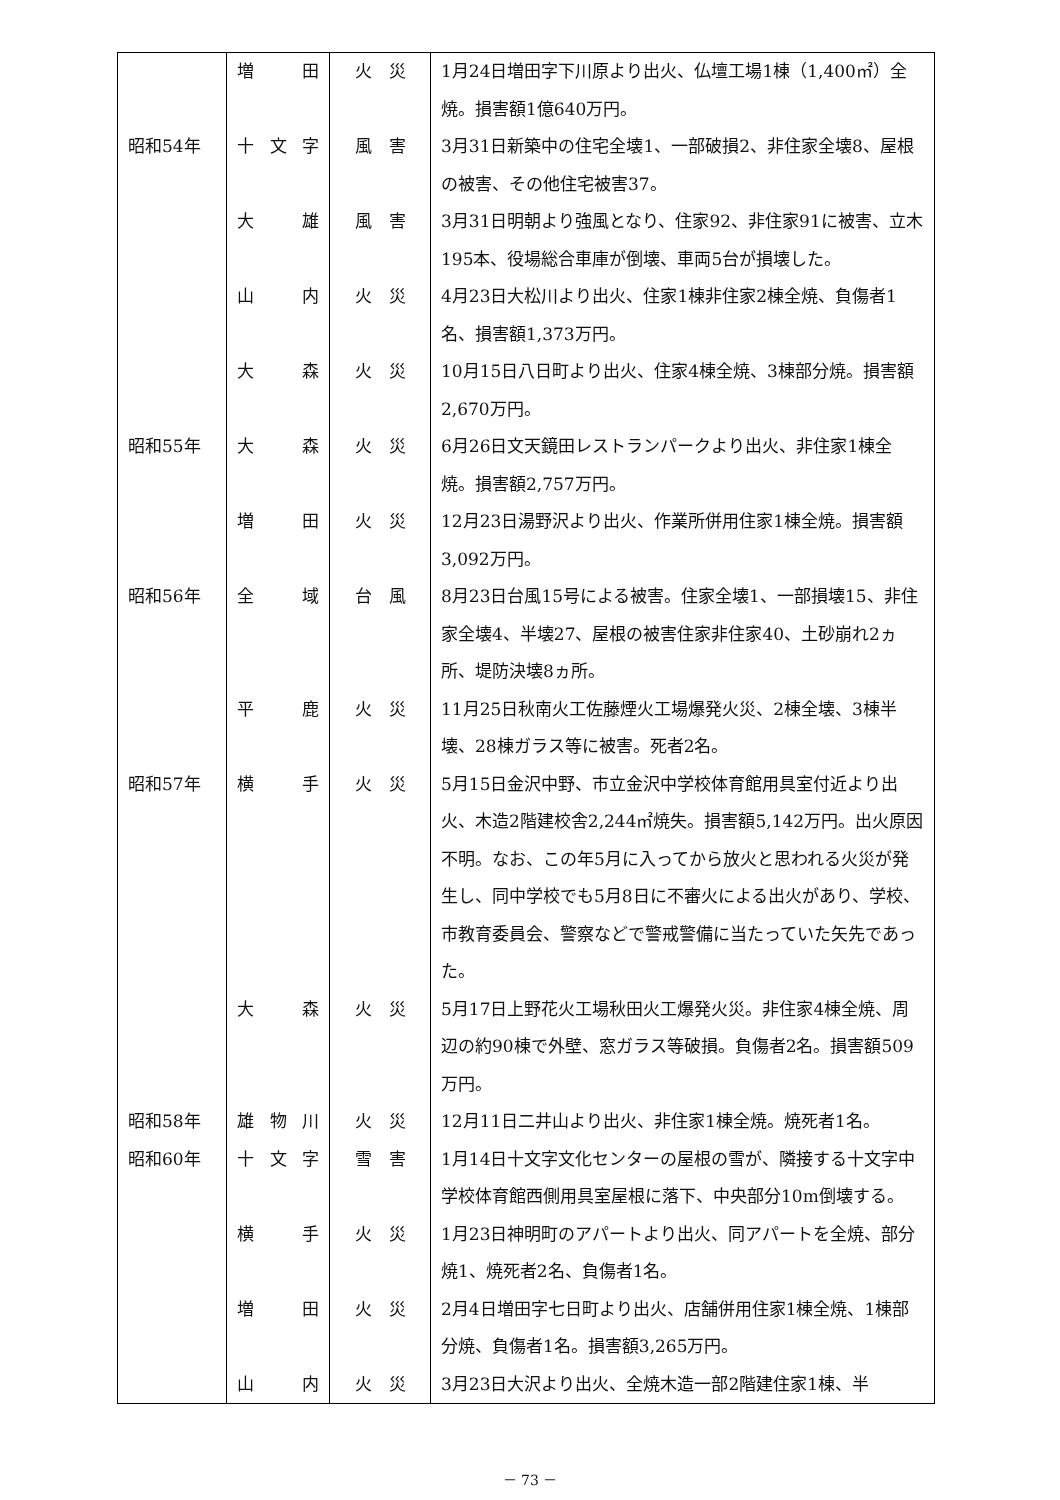| | 増 田 | 火 災 | 1月24日増田字下川原より出火、仏壇工場1棟（1,400㎡）全焼。損害額1億640万円。 |
| 昭和54年 | 十文字 | 風 害 | 3月31日新築中の住宅全壊1、一部破損2、非住家全壊8、屋根の被害、その他住宅被害37。 |
| | 大 雄 | 風 害 | 3月31日明朝より強風となり、住家92、非住家91に被害、立木195本、役場総合車庫が倒壊、車両5台が損壊した。 |
| | 山 内 | 火 災 | 4月23日大松川より出火、住家1棟非住家2棟全焼、負傷者1名、損害額1,373万円。 |
| | 大 森 | 火 災 | 10月15日八日町より出火、住家4棟全焼、3棟部分焼。損害額2,670万円。 |
| 昭和55年 | 大 森 | 火 災 | 6月26日文天鏡田レストランパークより出火、非住家1棟全焼。損害額2,757万円。 |
| | 増 田 | 火 災 | 12月23日湯野沢より出火、作業所併用住家1棟全焼。損害額3,092万円。 |
| 昭和56年 | 全 域 | 台 風 | 8月23日台風15号による被害。住家全壊1、一部損壊15、非住家全壊4、半壊27、屋根の被害住家非住家40、土砂崩れ2ヵ所、堤防決壊8ヵ所。 |
| | 平 鹿 | 火 災 | 11月25日秋南火工佐藤煙火工場爆発火災、2棟全壊、3棟半壊、28棟ガラス等に被害。死者2名。 |
| 昭和57年 | 横 手 | 火 災 | 5月15日金沢中野、市立金沢中学校体育館用具室付近より出火、木造2階建校舎2,244㎡焼失。損害額5,142万円。出火原因不明。なお、この年5月に入ってから放火と思われる火災が発生し、同中学校でも5月8日に不審火による出火があり、学校、市教育委員会、警察などで警戒警備に当たっていた矢先であった。 |
| | 大 森 | 火 災 | 5月17日上野花火工場秋田火工爆発火災。非住家4棟全焼、周辺の約90棟で外壁、窓ガラス等破損。負傷者2名。損害額509万円。 |
| 昭和58年 | 雄物川 | 火 災 | 12月11日二井山より出火、非住家1棟全焼。焼死者1名。 |
| 昭和60年 | 十文字 | 雪 害 | 1月14日十文字文化センターの屋根の雪が、隣接する十文字中学校体育館西側用具室屋根に落下、中央部分10m倒壊する。 |
| | 横 手 | 火 災 | 1月23日神明町のアパートより出火、同アパートを全焼、部分焼1、焼死者2名、負傷者1名。 |
| | 増 田 | 火 災 | 2月4日増田字七日町より出火、店舗併用住家1棟全焼、1棟部分焼、負傷者1名。損害額3,265万円。 |
| | 山 内 | 火 災 | 3月23日大沢より出火、全焼木造一部2階建住家1棟、半 |
－ 73 －